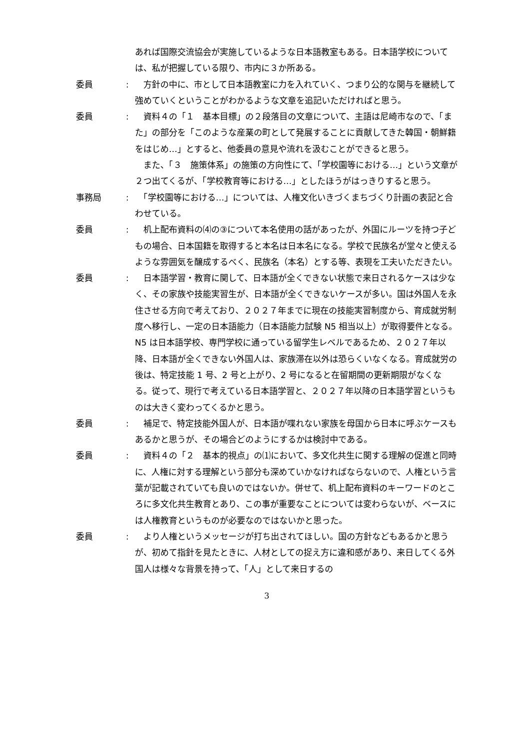あれば国際交流協会が実施しているような日本語教室もある。日本語学校については、私が把握している限り、市内に３か所ある。
委員 : 　方針の中に、市として日本語教室に力を入れていく、つまり公的な関与を継続して強めていくということがわかるような文章を追記いただければと思う。
委員 : 　資料４の「１　基本目標」の２段落目の文章について、主語は尼崎市なので、「また」の部分を「このような産業の町として発展することに貢献してきた韓国・朝鮮籍をはじめ…」とすると、他委員の意見や流れを汲むことができると思う。
　また、「３　施策体系」の施策の方向性にて、「学校園等における…」という文章が２つ出てくるが、「学校教育等における…」としたほうがはっきりすると思う。
事務局 : 　「学校園等における…」については、人権文化いきづくまちづくり計画の表記と合わせている。
委員 : 　机上配布資料の⑷の③について本名使用の話があったが、外国にルーツを持つ子どもの場合、日本国籍を取得すると本名は日本名になる。学校で民族名が堂々と使えるような雰囲気を醸成するべく、民族名（本名）とする等、表現を工夫いただきたい。
委員 : 　日本語学習・教育に関して、日本語が全くできない状態で来日されるケースは少なく、その家族や技能実習生が、日本語が全くできないケースが多い。国は外国人を永住させる方向で考えており、２０２７年までに現在の技能実習制度から、育成就労制度へ移行し、一定の日本語能力（日本語能力試験 N5 相当以上）が取得要件となる。N5 は日本語学校、専門学校に通っている留学生レベルであるため、２０２７年以降、日本語が全くできない外国人は、家族滞在以外は恐らくいなくなる。育成就労の後は、特定技能 1 号、2 号と上がり、2 号になると在留期間の更新期限がなくなる。従って、現行で考えている日本語学習と、２０２７年以降の日本語学習というものは大きく変わってくるかと思う。
委員 : 　補足で、特定技能外国人が、日本語が喋れない家族を母国から日本に呼ぶケースもあるかと思うが、その場合どのようにするかは検討中である。
委員 : 　資料４の「２　基本的視点」の⑴において、多文化共生に関する理解の促進と同時に、人権に対する理解という部分も深めていかなければならないので、人権という言葉が記載されていても良いのではないか。併せて、机上配布資料のキーワードのところに多文化共生教育とあり、この事が重要なことについては変わらないが、ベースには人権教育というものが必要なのではないかと思った。
委員 : 　より人権というメッセージが打ち出されてほしい。国の方針などもあるかと思うが、初めて指針を見たときに、人材としての捉え方に違和感があり、来日してくる外国人は様々な背景を持って、「人」として来日するの
3